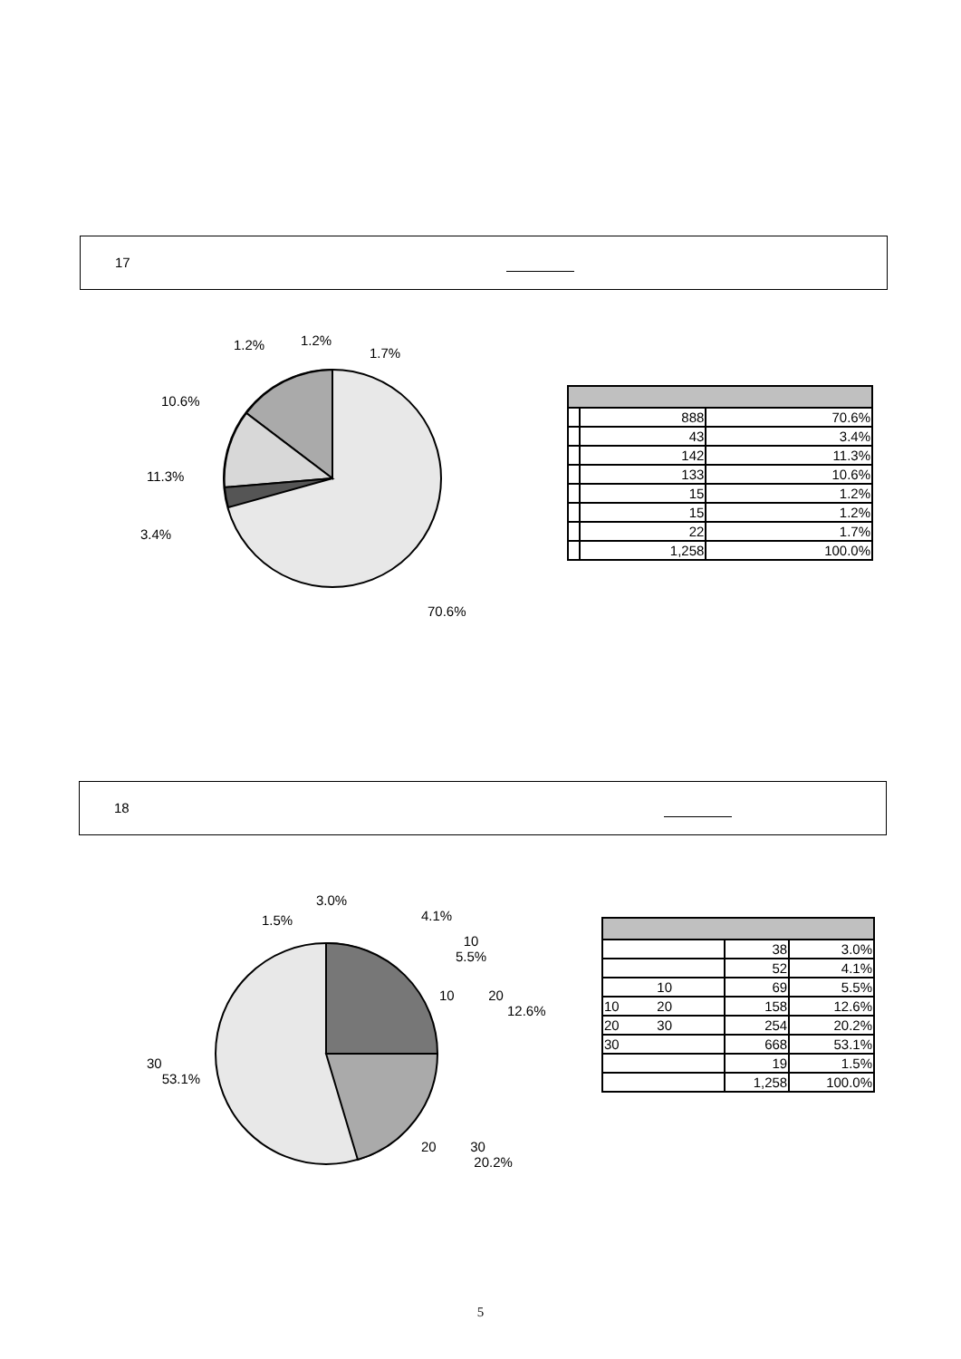17
1.2% 1.2%
1.7%
10.6%
11.3%
3.4%
70.6%
| | 888 | 70.6% |
| | 43 | 3.4% |
| | 142 | 11.3% |
| | 133 | 10.6% |
| | 15 | 1.2% |
| | 15 | 1.2% |
| | 22 | 1.7% |
| | 1,258 | 100.0% |
18
3.0%
1.5% 4.1%
10
5.5%
10 20
12.6%
30
53.1%
20 30
20.2%
| | 38 | 3.0% |
| | 52 | 4.1% |
| 10 | 69 | 5.5% |
| 10 20 | 158 | 12.6% |
| 20 30 | 254 | 20.2% |
| 30 | 668 | 53.1% |
| | 19 | 1.5% |
| | 1,258 | 100.0% |
5